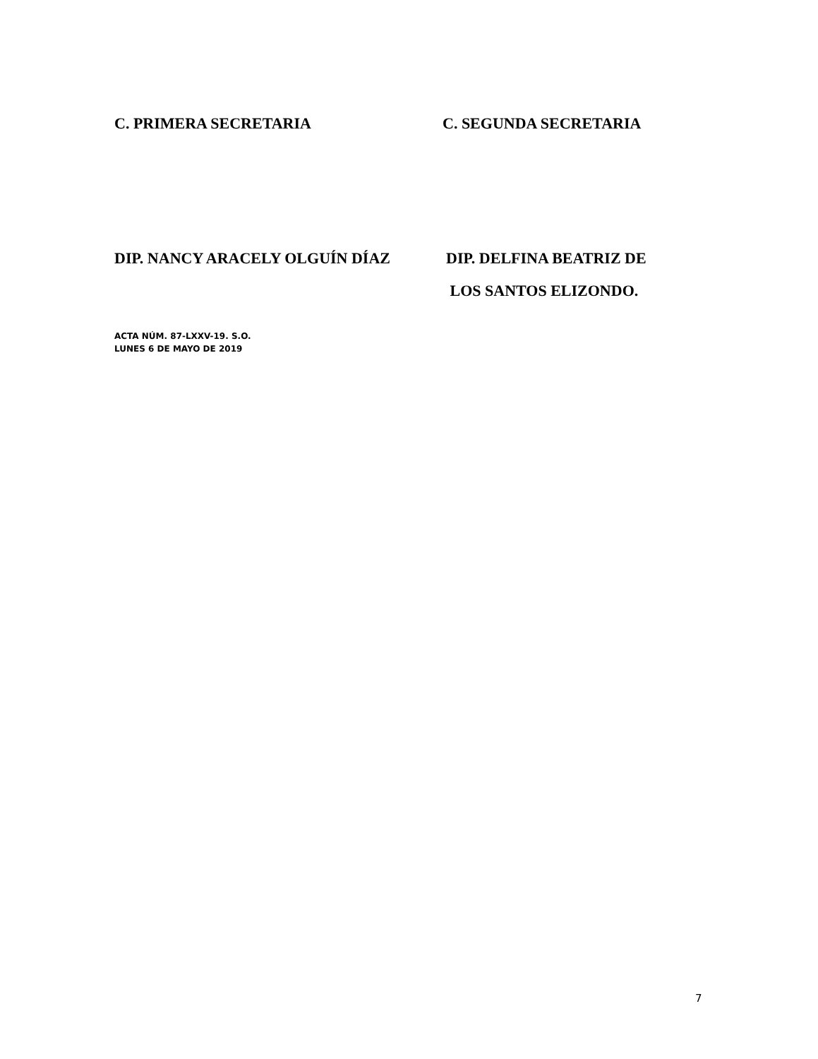C. PRIMERA SECRETARIA C. SEGUNDA SECRETARIA
DIP. NANCY ARACELY OLGUÍN DÍAZ DIP. DELFINA BEATRIZ DE
LOS SANTOS ELIZONDO.
ACTA NÚM. 87-LXXV-19. S.O.
LUNES 6 DE MAYO DE 2019
7